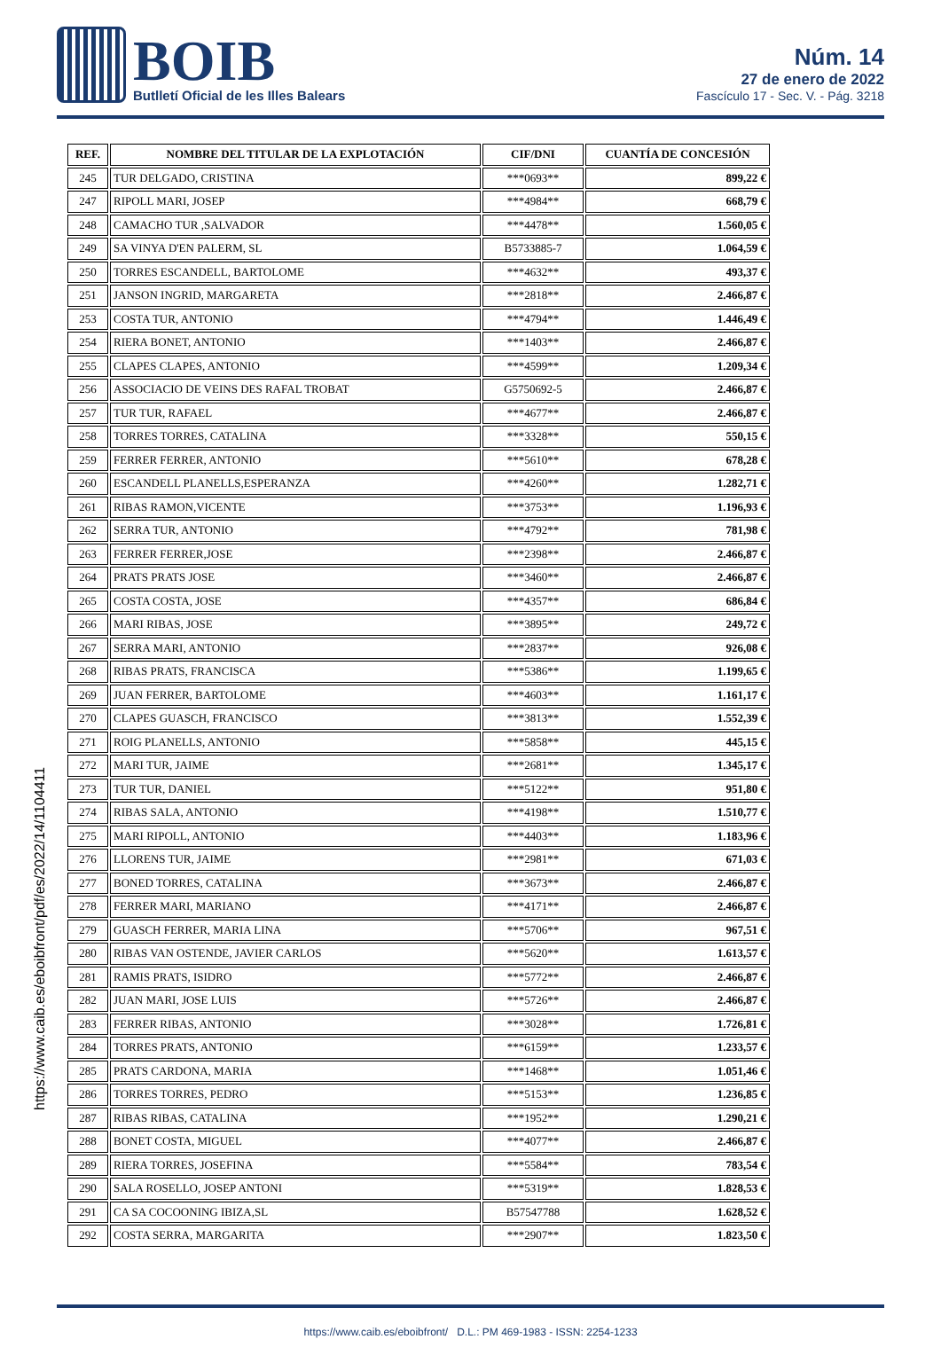BOIB
Butlletí Oficial de les Illes Balears
Núm. 14
27 de enero de 2022
Fascículo 17 - Sec. V. - Pág. 3218
| REF. | NOMBRE DEL TITULAR DE LA EXPLOTACIÓN | CIF/DNI | CUANTÍA DE CONCESIÓN |
| --- | --- | --- | --- |
| 245 | TUR DELGADO, CRISTINA | ***0693** | 899,22 € |
| 247 | RIPOLL MARI, JOSEP | ***4984** | 668,79 € |
| 248 | CAMACHO TUR ,SALVADOR | ***4478** | 1.560,05 € |
| 249 | SA VINYA D'EN PALERM, SL | B5733885-7 | 1.064,59 € |
| 250 | TORRES ESCANDELL, BARTOLOME | ***4632** | 493,37 € |
| 251 | JANSON INGRID, MARGARETA | ***2818** | 2.466,87 € |
| 253 | COSTA TUR, ANTONIO | ***4794** | 1.446,49 € |
| 254 | RIERA BONET, ANTONIO | ***1403** | 2.466,87 € |
| 255 | CLAPES CLAPES, ANTONIO | ***4599** | 1.209,34 € |
| 256 | ASSOCIACIO DE VEINS DES RAFAL TROBAT | G5750692-5 | 2.466,87 € |
| 257 | TUR TUR, RAFAEL | ***4677** | 2.466,87 € |
| 258 | TORRES TORRES, CATALINA | ***3328** | 550,15 € |
| 259 | FERRER FERRER, ANTONIO | ***5610** | 678,28 € |
| 260 | ESCANDELL PLANELLS,ESPERANZA | ***4260** | 1.282,71 € |
| 261 | RIBAS RAMON,VICENTE | ***3753** | 1.196,93 € |
| 262 | SERRA TUR, ANTONIO | ***4792** | 781,98 € |
| 263 | FERRER FERRER,JOSE | ***2398** | 2.466,87 € |
| 264 | PRATS PRATS JOSE | ***3460** | 2.466,87 € |
| 265 | COSTA COSTA, JOSE | ***4357** | 686,84 € |
| 266 | MARI RIBAS, JOSE | ***3895** | 249,72 € |
| 267 | SERRA MARI, ANTONIO | ***2837** | 926,08 € |
| 268 | RIBAS PRATS, FRANCISCA | ***5386** | 1.199,65 € |
| 269 | JUAN FERRER, BARTOLOME | ***4603** | 1.161,17 € |
| 270 | CLAPES GUASCH, FRANCISCO | ***3813** | 1.552,39 € |
| 271 | ROIG PLANELLS, ANTONIO | ***5858** | 445,15 € |
| 272 | MARI TUR, JAIME | ***2681** | 1.345,17 € |
| 273 | TUR TUR, DANIEL | ***5122** | 951,80 € |
| 274 | RIBAS SALA, ANTONIO | ***4198** | 1.510,77 € |
| 275 | MARI RIPOLL, ANTONIO | ***4403** | 1.183,96 € |
| 276 | LLORENS TUR, JAIME | ***2981** | 671,03 € |
| 277 | BONED TORRES, CATALINA | ***3673** | 2.466,87 € |
| 278 | FERRER MARI, MARIANO | ***4171** | 2.466,87 € |
| 279 | GUASCH FERRER, MARIA LINA | ***5706** | 967,51 € |
| 280 | RIBAS VAN OSTENDE, JAVIER CARLOS | ***5620** | 1.613,57 € |
| 281 | RAMIS PRATS, ISIDRO | ***5772** | 2.466,87 € |
| 282 | JUAN MARI, JOSE LUIS | ***5726** | 2.466,87 € |
| 283 | FERRER RIBAS, ANTONIO | ***3028** | 1.726,81 € |
| 284 | TORRES PRATS, ANTONIO | ***6159** | 1.233,57 € |
| 285 | PRATS CARDONA, MARIA | ***1468** | 1.051,46 € |
| 286 | TORRES TORRES, PEDRO | ***5153** | 1.236,85 € |
| 287 | RIBAS RIBAS, CATALINA | ***1952** | 1.290,21 € |
| 288 | BONET COSTA, MIGUEL | ***4077** | 2.466,87 € |
| 289 | RIERA TORRES, JOSEFINA | ***5584** | 783,54 € |
| 290 | SALA ROSELLO, JOSEP ANTONI | ***5319** | 1.828,53 € |
| 291 | CA SA COCOONING IBIZA,SL | B57547788 | 1.628,52 € |
| 292 | COSTA SERRA, MARGARITA | ***2907** | 1.823,50 € |
https://www.caib.es/eboibfront/pdf/es/2022/14/1104411
https://www.caib.es/eboibfront/ D.L.: PM 469-1983 - ISSN: 2254-1233